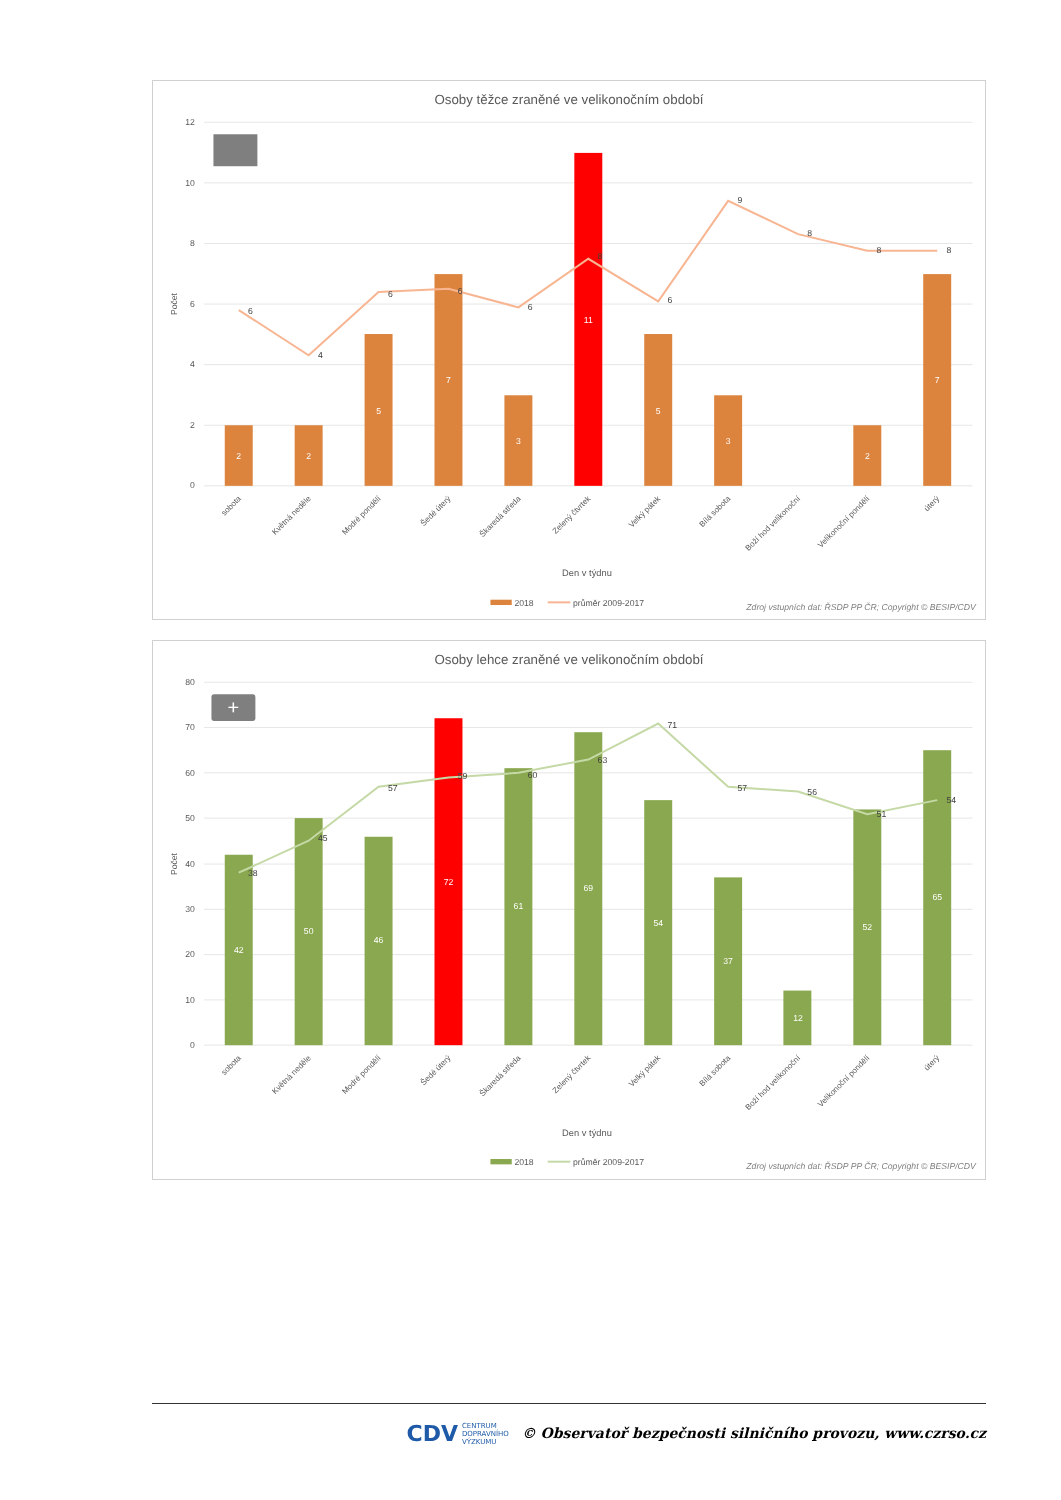Osoby těžce zraněné ve velikonočním období
12
10
8
6
4
2
0
Počet
2
2
5
7
3
11
5
3
2
7
6
4
6
6
6
8
6
9
8
8
8
sobota
Květná neděle
Modré pondělí
Šedé úterý
Škaredá středa
Zelený čtvrtek
Velký pátek
Bílá sobota
Boží hod velikonoční
Velikonoční pondělí
úterý
Den v týdnu
2018
průměr 2009-2017
Zdroj vstupních dat: ŘSDP PP ČR; Copyright © BESIP/CDV
Osoby lehce zraněné ve velikonočním období
80
70
60
50
40
30
20
10
0
Počet
+
42
50
46
72
61
69
54
37
12
52
65
38
45
57
59
60
63
71
57
56
51
54
sobota
Květná neděle
Modré pondělí
Šedé úterý
Škaredá středa
Zelený čtvrtek
Velký pátek
Bílá sobota
Boží hod velikonoční
Velikonoční pondělí
úterý
Den v týdnu
2018
průměr 2009-2017
Zdroj vstupních dat: ŘSDP PP ČR; Copyright © BESIP/CDV
CDV CENTRUM
DOPRAVNÍHO
VÝZKUMU © Observatoř bezpečnosti silničního provozu, www.czrso.cz